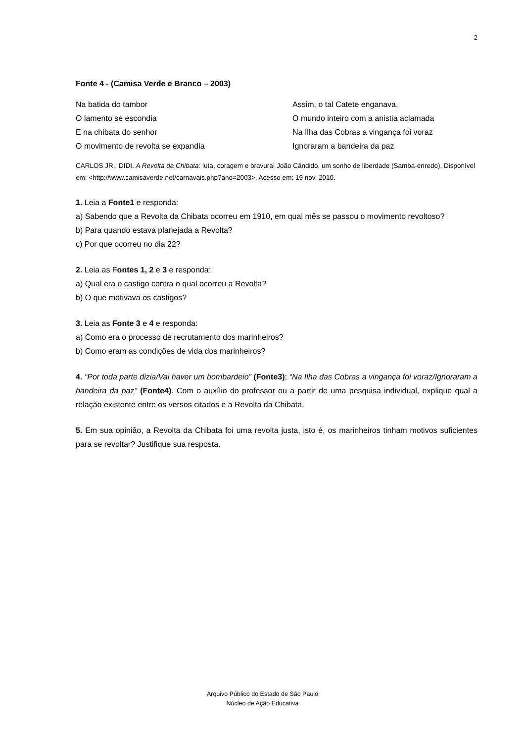2
Fonte 4 - (Camisa Verde e Branco – 2003)
Na batida do tambor
O lamento se escondia
E na chibata do senhor
O movimento de revolta se expandia
Assim, o tal Catete enganava,
O mundo inteiro com a anistia aclamada
Na Ilha das Cobras a vingança foi voraz
Ignoraram a bandeira da paz
CARLOS JR.; DIDI. A Revolta da Chibata: luta, coragem e bravura! João Cândido, um sonho de liberdade (Samba-enredo). Disponível em: <http://www.camisaverde.net/carnavais.php?ano=2003>. Acesso em: 19 nov. 2010.
1. Leia a Fonte1 e responda:
a) Sabendo que a Revolta da Chibata ocorreu em 1910, em qual mês se passou o movimento revoltoso?
b) Para quando estava planejada a Revolta?
c) Por que ocorreu no dia 22?
2. Leia as Fontes 1, 2 e 3 e responda:
a) Qual era o castigo contra o qual ocorreu a Revolta?
b) O que motivava os castigos?
3. Leia as Fonte 3 e 4 e responda:
a) Como era o processo de recrutamento dos marinheiros?
b) Como eram as condições de vida dos marinheiros?
4. “Por toda parte dizia/Vai haver um bombardeio” (Fonte3); “Na Ilha das Cobras a vingança foi voraz/Ignoraram a bandeira da paz” (Fonte4). Com o auxílio do professor ou a partir de uma pesquisa individual, explique qual a relação existente entre os versos citados e a Revolta da Chibata.
5. Em sua opinião, a Revolta da Chibata foi uma revolta justa, isto é, os marinheiros tinham motivos suficientes para se revoltar? Justifique sua resposta.
Arquivo Público do Estado de São Paulo
Núcleo de Ação Educativa